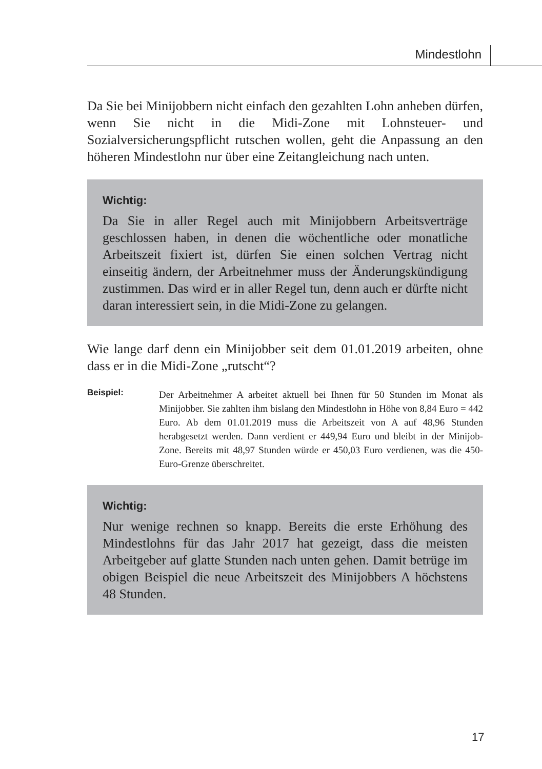Mindestlohn
Da Sie bei Minijobbern nicht einfach den gezahlten Lohn anheben dürfen, wenn Sie nicht in die Midi-Zone mit Lohnsteuer- und Sozialversicherungspflicht rutschen wollen, geht die Anpassung an den höheren Mindestlohn nur über eine Zeitangleichung nach unten.
Wichtig:
Da Sie in aller Regel auch mit Minijobbern Arbeitsverträge geschlossen haben, in denen die wöchentliche oder monatliche Arbeitszeit fixiert ist, dürfen Sie einen solchen Vertrag nicht einseitig ändern, der Arbeitnehmer muss der Änderungskündigung zustimmen. Das wird er in aller Regel tun, denn auch er dürfte nicht daran interessiert sein, in die Midi-Zone zu gelangen.
Wie lange darf denn ein Minijobber seit dem 01.01.2019 arbeiten, ohne dass er in die Midi-Zone „rutscht“?
Beispiel:
Der Arbeitnehmer A arbeitet aktuell bei Ihnen für 50 Stunden im Monat als Minijobber. Sie zahlten ihm bislang den Mindestlohn in Höhe von 8,84 Euro = 442 Euro. Ab dem 01.01.2019 muss die Arbeitszeit von A auf 48,96 Stunden herabgesetzt werden. Dann verdient er 449,94 Euro und bleibt in der Minijob-Zone. Bereits mit 48,97 Stunden würde er 450,03 Euro verdienen, was die 450-Euro-Grenze überschreitet.
Wichtig:
Nur wenige rechnen so knapp. Bereits die erste Erhöhung des Mindestlohns für das Jahr 2017 hat gezeigt, dass die meisten Arbeitgeber auf glatte Stunden nach unten gehen. Damit betrüge im obigen Beispiel die neue Arbeitszeit des Minijobbers A höchstens 48 Stunden.
17